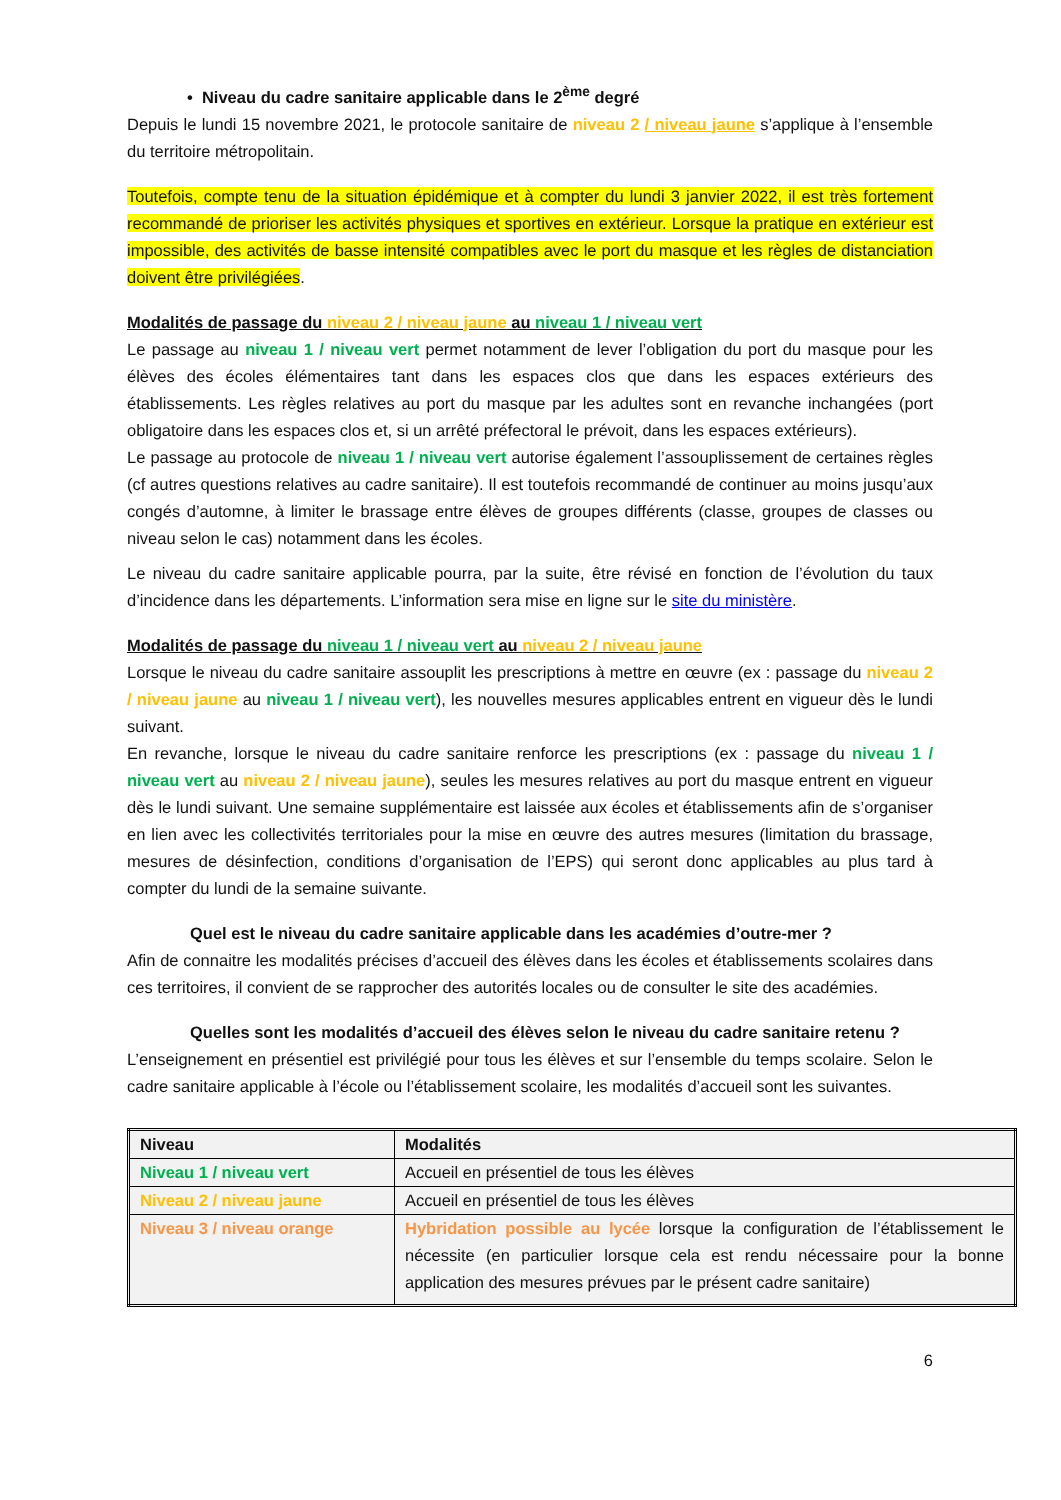• Niveau du cadre sanitaire applicable dans le 2<sup>ème</sup> degré
Depuis le lundi 15 novembre 2021, le protocole sanitaire de niveau 2 / niveau jaune s’applique à l’ensemble du territoire métropolitain.
Toutefois, compte tenu de la situation épidémique et à compter du lundi 3 janvier 2022, il est très fortement recommandé de prioriser les activités physiques et sportives en extérieur. Lorsque la pratique en extérieur est impossible, des activités de basse intensité compatibles avec le port du masque et les règles de distanciation doivent être privilégiées.
Modalités de passage du niveau 2 / niveau jaune au niveau 1 / niveau vert
Le passage au niveau 1 / niveau vert permet notamment de lever l’obligation du port du masque pour les élèves des écoles élémentaires tant dans les espaces clos que dans les espaces extérieurs des établissements. Les règles relatives au port du masque par les adultes sont en revanche inchangées (port obligatoire dans les espaces clos et, si un arrêté préfectoral le prévoit, dans les espaces extérieurs).
Le passage au protocole de niveau 1 / niveau vert autorise également l’assouplissement de certaines règles (cf autres questions relatives au cadre sanitaire). Il est toutefois recommandé de continuer au moins jusqu’aux congés d’automne, à limiter le brassage entre élèves de groupes différents (classe, groupes de classes ou niveau selon le cas) notamment dans les écoles.
Le niveau du cadre sanitaire applicable pourra, par la suite, être révisé en fonction de l’évolution du taux d’incidence dans les départements. L’information sera mise en ligne sur le site du ministère.
Modalités de passage du niveau 1 / niveau vert au niveau 2 / niveau jaune
Lorsque le niveau du cadre sanitaire assouplit les prescriptions à mettre en œuvre (ex : passage du niveau 2 / niveau jaune au niveau 1 / niveau vert), les nouvelles mesures applicables entrent en vigueur dès le lundi suivant.
En revanche, lorsque le niveau du cadre sanitaire renforce les prescriptions (ex : passage du niveau 1 / niveau vert au niveau 2 / niveau jaune), seules les mesures relatives au port du masque entrent en vigueur dès le lundi suivant. Une semaine supplémentaire est laissée aux écoles et établissements afin de s’organiser en lien avec les collectivités territoriales pour la mise en œuvre des autres mesures (limitation du brassage, mesures de désinfection, conditions d’organisation de l’EPS) qui seront donc applicables au plus tard à compter du lundi de la semaine suivante.
Quel est le niveau du cadre sanitaire applicable dans les académies d’outre-mer ?
Afin de connaitre les modalités précises d’accueil des élèves dans les écoles et établissements scolaires dans ces territoires, il convient de se rapprocher des autorités locales ou de consulter le site des académies.
Quelles sont les modalités d’accueil des élèves selon le niveau du cadre sanitaire retenu ?
L’enseignement en présentiel est privilégié pour tous les élèves et sur l’ensemble du temps scolaire. Selon le cadre sanitaire applicable à l’école ou l’établissement scolaire, les modalités d’accueil sont les suivantes.
| Niveau | Modalités |
| --- | --- |
| Niveau 1 / niveau vert | Accueil en présentiel de tous les élèves |
| Niveau 2 / niveau jaune | Accueil en présentiel de tous les élèves |
| Niveau 3 / niveau orange | Hybridation possible au lycée lorsque la configuration de l’établissement le nécessite (en particulier lorsque cela est rendu nécessaire pour la bonne application des mesures prévues par le présent cadre sanitaire) |
6